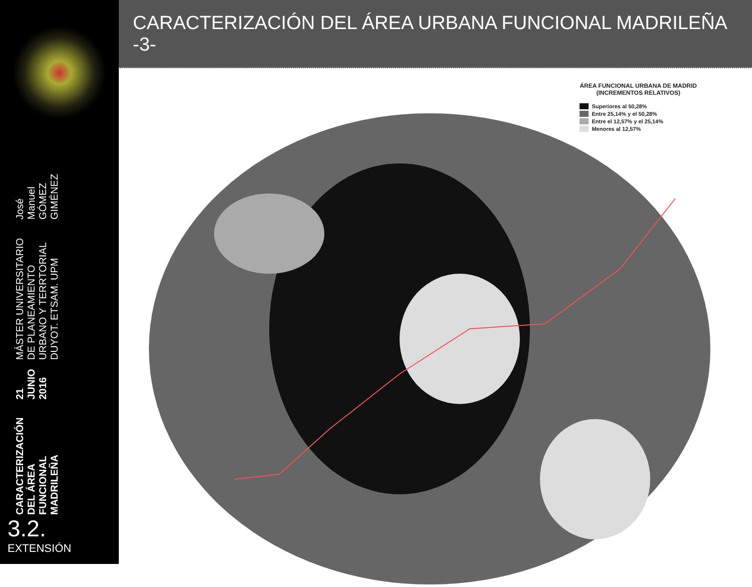CARACTERIZACIÓN DEL ÁREA FUNCIONAL MADRILEÑA
21 JUNIO 2016
MÁSTER UNIVERSITARIO DE PLANEAMIENTO URBANO Y TERRTORIAL
DUYOT. ETSAM. UPM
José Manuel GÓMEZ GIMÉNEZ
3.2.
EXTENSIÓN
CARACTERIZACIÓN DEL ÁREA URBANA FUNCIONAL MADRILEÑA -3-
ÁREA FUNCIONAL URBANA DE MADRID
(INCREMENTOS RELATIVOS)
Superiores al 50,28%
Entre 25,14% y el 50,28%
Entre el 12,57% y el 25,14%
Menores al 12,57%